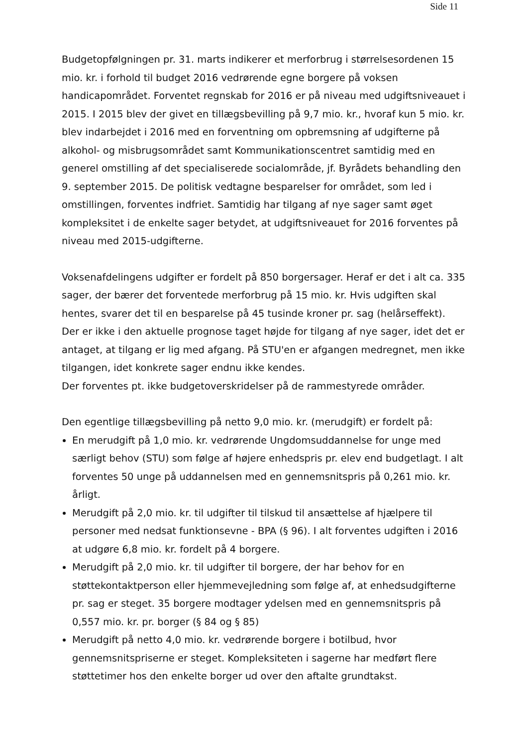Side 11
Budgetopfølgningen pr. 31. marts indikerer et merforbrug i størrelsesordenen 15 mio. kr. i forhold til budget 2016 vedrørende egne borgere på voksen handicapområdet. Forventet regnskab for 2016 er på niveau med udgiftsniveauet i 2015. I 2015 blev der givet en tillægsbevilling på 9,7 mio. kr., hvoraf kun 5 mio. kr. blev indarbejdet i 2016 med en forventning om opbremsning af udgifterne på alkohol- og misbrugsområdet samt Kommunikationscentret samtidig med en generel omstilling af det specialiserede socialområde, jf. Byrådets behandling den 9. september 2015. De politisk vedtagne besparelser for området, som led i omstillingen, forventes indfriet. Samtidig har tilgang af nye sager samt øget kompleksitet i de enkelte sager betydet, at udgiftsniveauet for 2016 forventes på niveau med 2015-udgifterne.
Voksenafdelingens udgifter er fordelt på 850 borgersager. Heraf er det i alt ca. 335 sager, der bærer det forventede merforbrug på 15 mio. kr. Hvis udgiften skal hentes, svarer det til en besparelse på 45 tusinde kroner pr. sag (helårseffekt).
Der er ikke i den aktuelle prognose taget højde for tilgang af nye sager, idet det er antaget, at tilgang er lig med afgang. På STU'en er afgangen medregnet, men ikke tilgangen, idet konkrete sager endnu ikke kendes.
Der forventes pt. ikke budgetoverskridelser på de rammestyrede områder.
Den egentlige tillægsbevilling på netto 9,0 mio. kr. (merudgift) er fordelt på:
En merudgift på 1,0 mio. kr. vedrørende Ungdomsuddannelse for unge med særligt behov (STU) som følge af højere enhedspris pr. elev end budgetlagt. I alt forventes 50 unge på uddannelsen med en gennemsnitspris på 0,261 mio. kr. årligt.
Merudgift på 2,0 mio. kr. til udgifter til tilskud til ansættelse af hjælpere til personer med nedsat funktionsevne - BPA (§ 96). I alt forventes udgiften i 2016 at udgøre 6,8 mio. kr. fordelt på 4 borgere.
Merudgift på 2,0 mio. kr. til udgifter til borgere, der har behov for en støttekontaktperson eller hjemmevejledning som følge af, at enhedsudgifterne pr. sag er steget. 35 borgere modtager ydelsen med en gennemsnitspris på 0,557 mio. kr. pr. borger (§ 84 og § 85)
Merudgift på netto 4,0 mio. kr. vedrørende borgere i botilbud, hvor gennemsnitspriserne er steget. Kompleksiteten i sagerne har medført flere støttetimer hos den enkelte borger ud over den aftalte grundtakst.